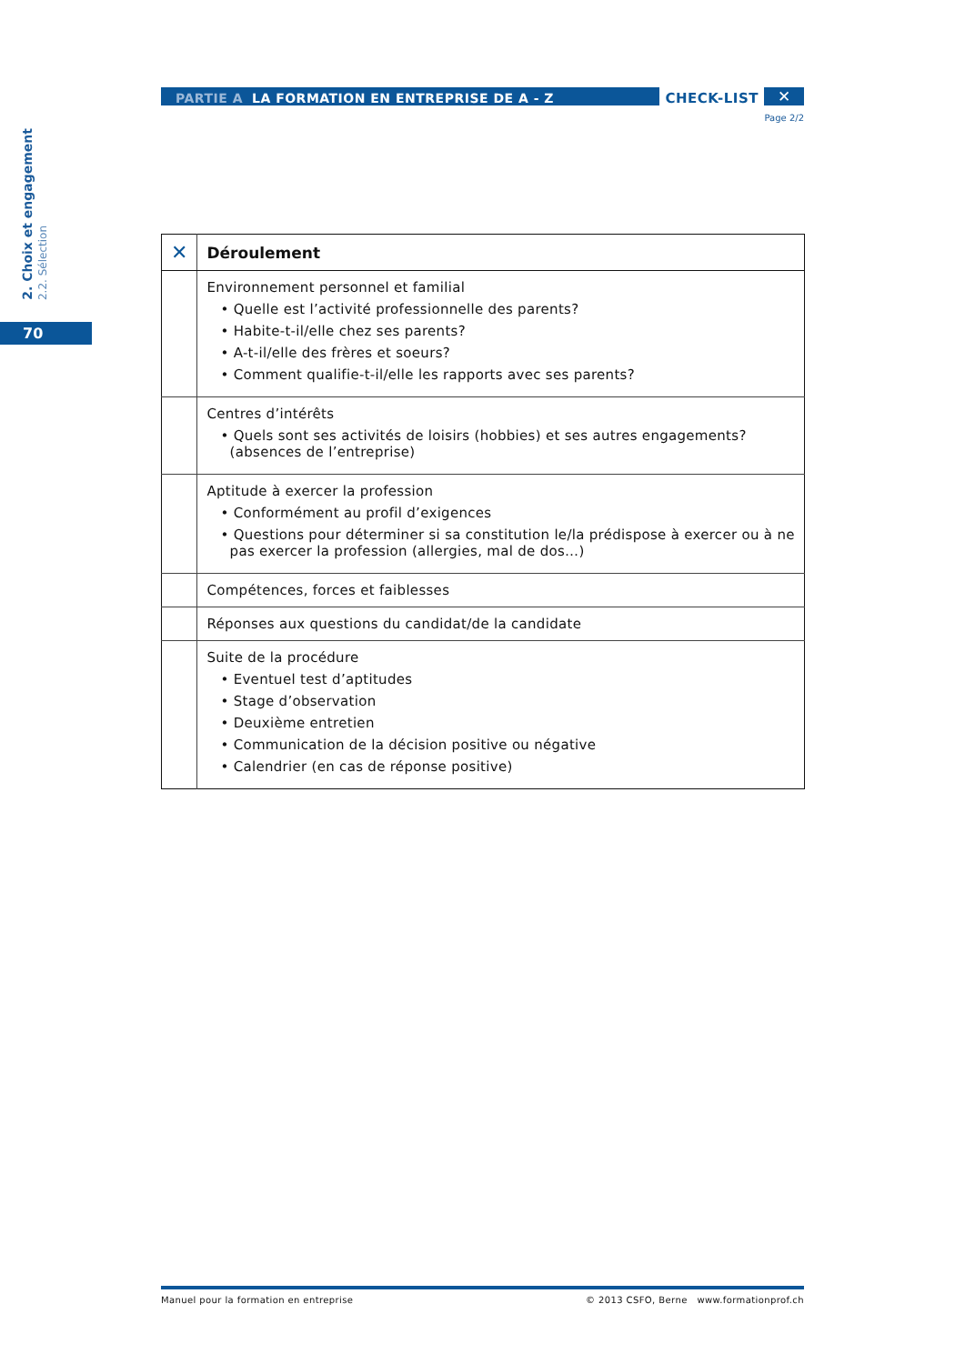2. Choix et engagement 2.2. Sélection
70
PARTIE A LA FORMATION EN ENTREPRISE DE A - Z
CHECK-LIST
✕
Page 2/2
| ✕ | Déroulement |
| --- | --- |
| | Environnement personnel et familial • Quelle est l’activité professionnelle des parents? • Habite-t-il/elle chez ses parents? • A-t-il/elle des frères et soeurs? • Comment qualifie-t-il/elle les rapports avec ses parents? |
| | Centres d’intérêts • Quels sont ses activités de loisirs (hobbies) et ses autres engagements? (absences de l’entreprise) |
| | Aptitude à exercer la profession • Conformément au profil d’exigences • Questions pour déterminer si sa constitution le/la prédispose à exercer ou à ne pas exercer la profession (allergies, mal de dos…) |
| | Compétences, forces et faiblesses |
| | Réponses aux questions du candidat/de la candidate |
| | Suite de la procédure • Eventuel test d’aptitudes • Stage d’observation • Deuxième entretien • Communication de la décision positive ou négative • Calendrier (en cas de réponse positive) |
Manuel pour la formation en entreprise © 2013 CSFO, Berne www.formationprof.ch